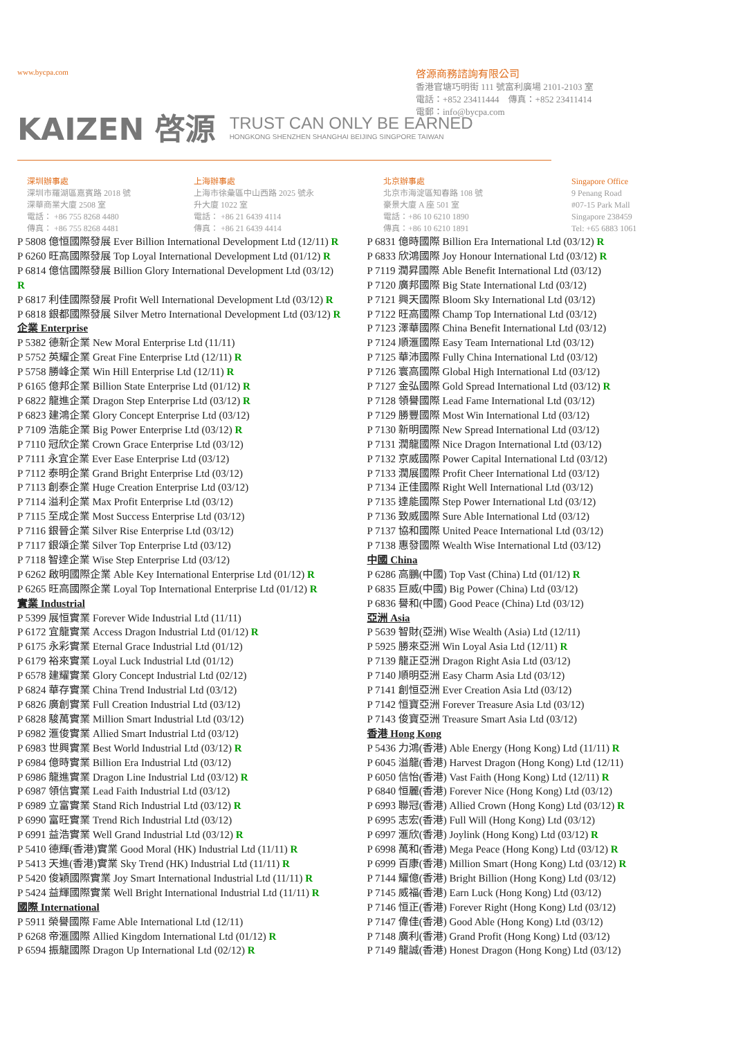www.bycpa.com
啓源商務諮詢有限公司
香港官塘巧明街 111 號富利廣場 2101-2103 室
電話：+852 23411444　傳真：+852 23411414
電郵：info@bycpa.com
KAIZEN 啓源 TRUST CAN ONLY BE EARNED
HONGKONG SHENZHEN SHANGHAI BEIJING SINGPORE TAIWAN
深圳辦事處
深圳市羅湖區嘉賓路 2018 號
深華商業大廈 2508 室
電話： +86 755 8268 4480
傳真： +86 755 8268 4481
上海辦事處
上海市徐彙區中山西路 2025 號永
升大廈 1022 室
電話： +86 21 6439 4114
傳真： +86 21 6439 4414
北京辦事處
北京市海淀區知春路 108 號
豪景大廈 A 座 501 室
電話：+86 10 6210 1890
傳真：+86 10 6210 1891
Singapore Office
9 Penang Road
#07-15 Park Mall
Singapore 238459
Tel: +65 6883 1061
P 5808 億恒國際發展 Ever Billion International Development Ltd (12/11) R
P 6260 旺高國際發展 Top Loyal International Development Ltd (01/12) R
P 6814 億信國際發展 Billion Glory International Development Ltd (03/12)
R
P 6817 利佳國際發展 Profit Well International Development Ltd (03/12) R
P 6818 銀都國際發展 Silver Metro International Development Ltd (03/12) R
企業 Enterprise
P 5382 德新企業 New Moral Enterprise Ltd (11/11)
P 5752 英耀企業 Great Fine Enterprise Ltd (12/11) R
P 5758 勝峰企業 Win Hill Enterprise Ltd (12/11) R
P 6165 億邦企業 Billion State Enterprise Ltd (01/12) R
P 6822 龍進企業 Dragon Step Enterprise Ltd (03/12) R
P 6823 建鴻企業 Glory Concept Enterprise Ltd (03/12)
P 7109 浩能企業 Big Power Enterprise Ltd (03/12) R
P 7110 冠欣企業 Crown Grace Enterprise Ltd (03/12)
P 7111 永宜企業 Ever Ease Enterprise Ltd (03/12)
P 7112 泰明企業 Grand Bright Enterprise Ltd (03/12)
P 7113 創泰企業 Huge Creation Enterprise Ltd (03/12)
P 7114 溢利企業 Max Profit Enterprise Ltd (03/12)
P 7115 至成企業 Most Success Enterprise Ltd (03/12)
P 7116 銀晉企業 Silver Rise Enterprise Ltd (03/12)
P 7117 銀頌企業 Silver Top Enterprise Ltd (03/12)
P 7118 智達企業 Wise Step Enterprise Ltd (03/12)
P 6262 啟明國際企業 Able Key International Enterprise Ltd (01/12) R
P 6265 旺高國際企業 Loyal Top International Enterprise Ltd (01/12) R
實業 Industrial
P 5399 展恒實業 Forever Wide Industrial Ltd (11/11)
P 6172 宜龍實業 Access Dragon Industrial Ltd (01/12) R
P 6175 永彩實業 Eternal Grace Industrial Ltd (01/12)
P 6179 裕來實業 Loyal Luck Industrial Ltd (01/12)
P 6578 建耀實業 Glory Concept Industrial Ltd (02/12)
P 6824 華存實業 China Trend Industrial Ltd (03/12)
P 6826 廣創實業 Full Creation Industrial Ltd (03/12)
P 6828 駿萬實業 Million Smart Industrial Ltd (03/12)
P 6982 滙俊實業 Allied Smart Industrial Ltd (03/12)
P 6983 世興實業 Best World Industrial Ltd (03/12) R
P 6984 億時實業 Billion Era Industrial Ltd (03/12)
P 6986 龍進實業 Dragon Line Industrial Ltd (03/12) R
P 6987 領信實業 Lead Faith Industrial Ltd (03/12)
P 6989 立富實業 Stand Rich Industrial Ltd (03/12) R
P 6990 富旺實業 Trend Rich Industrial Ltd (03/12)
P 6991 益浩實業 Well Grand Industrial Ltd (03/12) R
P 5410 德輝(香港)實業 Good Moral (HK) Industrial Ltd (11/11) R
P 5413 天進(香港)實業 Sky Trend (HK) Industrial Ltd (11/11) R
P 5420 俊穎國際實業 Joy Smart International Industrial Ltd (11/11) R
P 5424 益輝國際實業 Well Bright International Industrial Ltd (11/11) R
國際 International
P 5911 榮譽國際 Fame Able International Ltd (12/11)
P 6268 帝滙國際 Allied Kingdom International Ltd (01/12) R
P 6594 振龍國際 Dragon Up International Ltd (02/12) R
P 6831 億時國際 Billion Era International Ltd (03/12) R
P 6833 欣鴻國際 Joy Honour International Ltd (03/12) R
P 7119 潤昇國際 Able Benefit International Ltd (03/12)
P 7120 廣邦國際 Big State International Ltd (03/12)
P 7121 興天國際 Bloom Sky International Ltd (03/12)
P 7122 旺高國際 Champ Top International Ltd (03/12)
P 7123 澤華國際 China Benefit International Ltd (03/12)
P 7124 順滙國際 Easy Team International Ltd (03/12)
P 7125 華沛國際 Fully China International Ltd (03/12)
P 7126 寰高國際 Global High International Ltd (03/12)
P 7127 金弘國際 Gold Spread International Ltd (03/12) R
P 7128 領譽國際 Lead Fame International Ltd (03/12)
P 7129 勝豐國際 Most Win International Ltd (03/12)
P 7130 新明國際 New Spread International Ltd (03/12)
P 7131 潤龍國際 Nice Dragon International Ltd (03/12)
P 7132 京威國際 Power Capital International Ltd (03/12)
P 7133 潤展國際 Profit Cheer International Ltd (03/12)
P 7134 正佳國際 Right Well International Ltd (03/12)
P 7135 達能國際 Step Power International Ltd (03/12)
P 7136 致威國際 Sure Able International Ltd (03/12)
P 7137 協和國際 United Peace International Ltd (03/12)
P 7138 惠發國際 Wealth Wise International Ltd (03/12)
中國 China
P 6286 高鵬(中國) Top Vast (China) Ltd (01/12) R
P 6835 巨威(中國) Big Power (China) Ltd (03/12)
P 6836 譽和(中國) Good Peace (China) Ltd (03/12)
亞洲 Asia
P 5639 智財(亞洲) Wise Wealth (Asia) Ltd (12/11)
P 5925 勝來亞洲 Win Loyal Asia Ltd (12/11) R
P 7139 龍正亞洲 Dragon Right Asia Ltd (03/12)
P 7140 順明亞洲 Easy Charm Asia Ltd (03/12)
P 7141 創恒亞洲 Ever Creation Asia Ltd (03/12)
P 7142 恒寶亞洲 Forever Treasure Asia Ltd (03/12)
P 7143 俊寶亞洲 Treasure Smart Asia Ltd (03/12)
香港 Hong Kong
P 5436 力鴻(香港) Able Energy (Hong Kong) Ltd (11/11) R
P 6045 溢龍(香港) Harvest Dragon (Hong Kong) Ltd (12/11)
P 6050 信怡(香港) Vast Faith (Hong Kong) Ltd (12/11) R
P 6840 恒麗(香港) Forever Nice (Hong Kong) Ltd (03/12)
P 6993 聯冠(香港) Allied Crown (Hong Kong) Ltd (03/12) R
P 6995 志宏(香港) Full Will (Hong Kong) Ltd (03/12)
P 6997 滙欣(香港) Joylink (Hong Kong) Ltd (03/12) R
P 6998 萬和(香港) Mega Peace (Hong Kong) Ltd (03/12) R
P 6999 百康(香港) Million Smart (Hong Kong) Ltd (03/12) R
P 7144 耀億(香港) Bright Billion (Hong Kong) Ltd (03/12)
P 7145 威福(香港) Earn Luck (Hong Kong) Ltd (03/12)
P 7146 恒正(香港) Forever Right (Hong Kong) Ltd (03/12)
P 7147 偉佳(香港) Good Able (Hong Kong) Ltd (03/12)
P 7148 廣利(香港) Grand Profit (Hong Kong) Ltd (03/12)
P 7149 龍誠(香港) Honest Dragon (Hong Kong) Ltd (03/12)